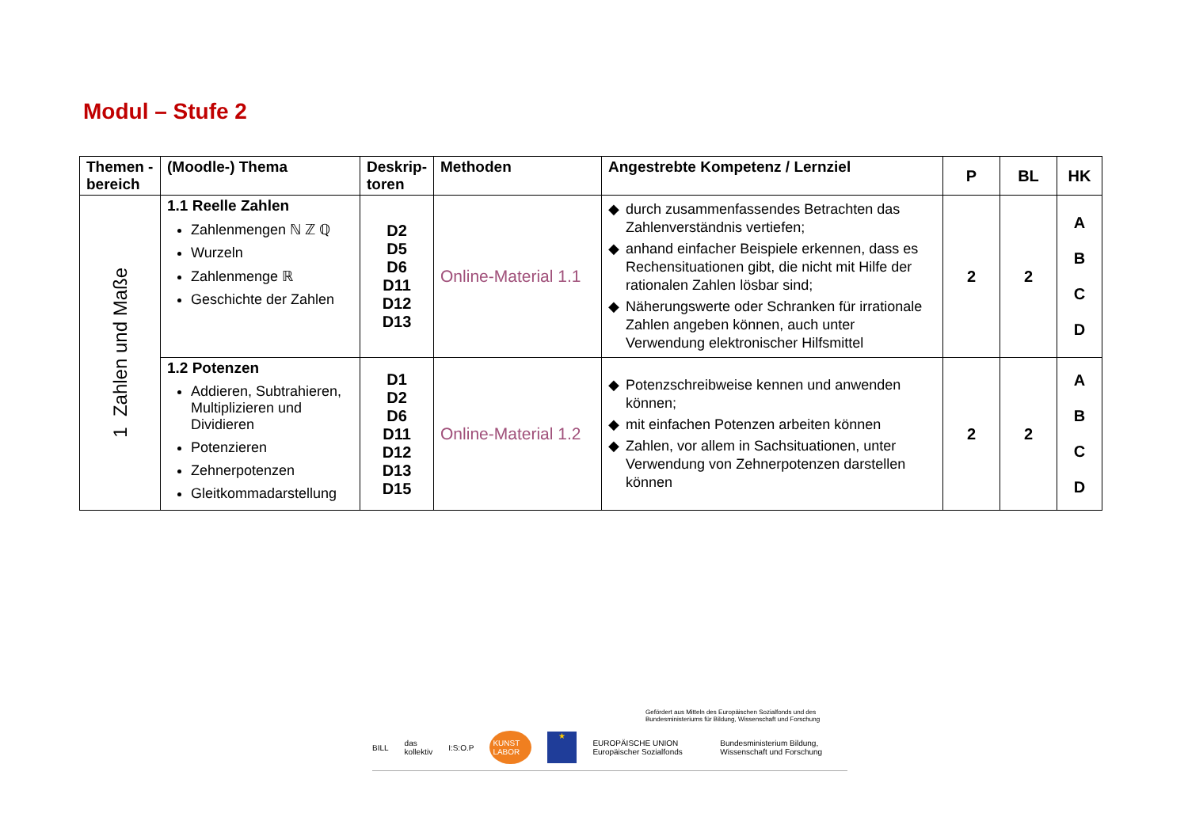Modul – Stufe 2
| Themen -bereich | (Moodle-) Thema | Deskrip-toren | Methoden | Angestrebte Kompetenz / Lernziel | P | BL | HK |
| --- | --- | --- | --- | --- | --- | --- | --- |
| 1 Zahlen und Maße | 1.1 Reelle Zahlen Zahlenmengen ℕ ℤ ℚ Wurzeln Zahlenmenge ℝ Geschichte der Zahlen | D2 D5 D6 D11 D12 D13 | Online-Material 1.1 | ◆ durch zusammenfassendes Betrachten das Zahlenverständnis vertiefen; ◆ anhand einfacher Beispiele erkennen, dass es Rechensituationen gibt, die nicht mit Hilfe der rationalen Zahlen lösbar sind; ◆ Näherungswerte oder Schranken für irrationale Zahlen angeben können, auch unter Verwendung elektronischer Hilfsmittel | 2 | 2 | A B C D |
| | 1.2 Potenzen Addieren, Subtrahieren, Multiplizieren und Dividieren Potenzieren Zehnerpotenzen Gleitkommadarstellung | D1 D2 D6 D11 D12 D13 D15 | Online-Material 1.2 | ◆ Potenzschreibweise kennen und anwenden können; ◆ mit einfachen Potenzen arbeiten können ◆ Zahlen, vor allem in Sachsituationen, unter Verwendung von Zehnerpotenzen darstellen können | 2 | 2 | A B C D |
Gefördert aus Mitteln des Europäischen Sozialfonds und des Bundesministeriums für Bildung, Wissenschaft und Forschung
BILL das kollektiv I:S:O.P KUNST LABOR ★ EUROPÄISCHE UNION Europäischer Sozialfonds Bundesministerium Bildung, Wissenschaft und Forschung